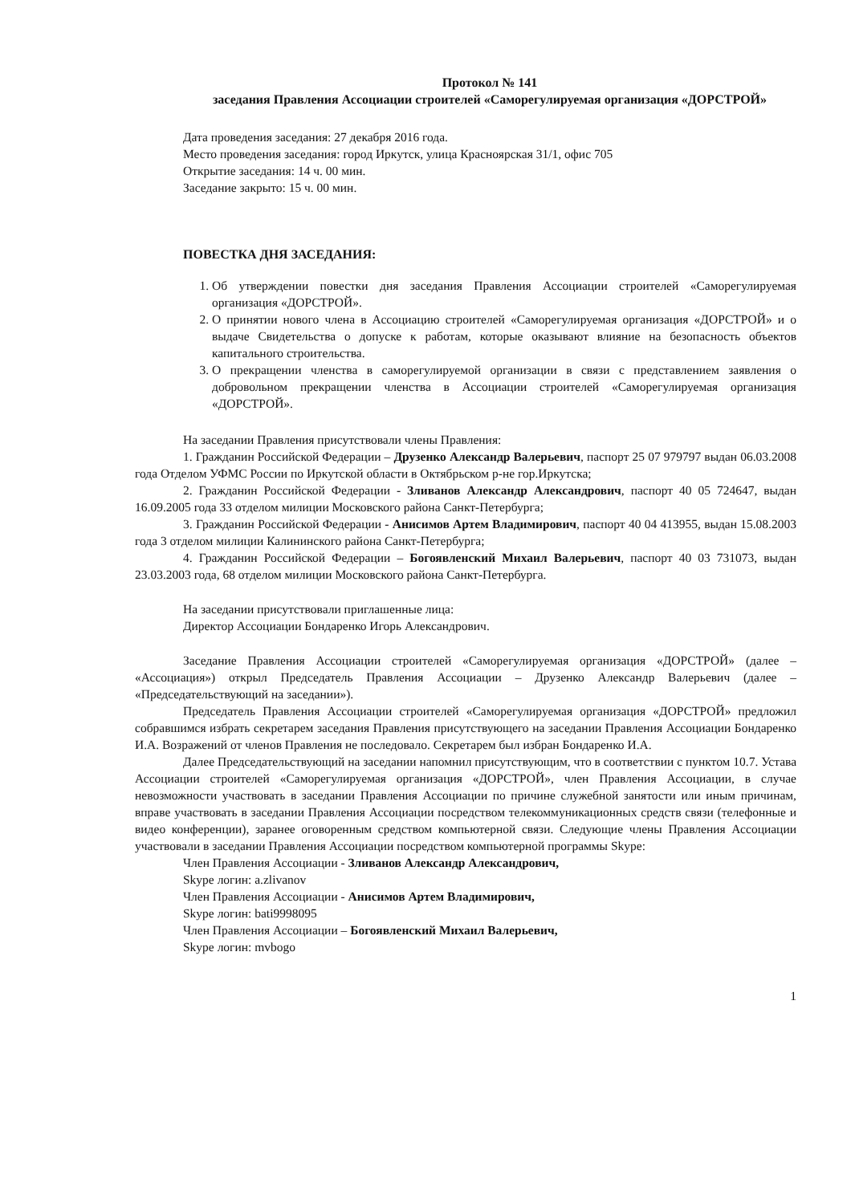Протокол № 141
заседания Правления Ассоциации строителей «Саморегулируемая организация «ДОРСТРОЙ»
Дата проведения заседания: 27 декабря 2016 года.
Место проведения заседания: город Иркутск, улица Красноярская 31/1, офис 705
Открытие заседания: 14 ч. 00 мин.
Заседание закрыто: 15 ч. 00 мин.
ПОВЕСТКА ДНЯ ЗАСЕДАНИЯ:
1. Об утверждении повестки дня заседания Правления Ассоциации строителей «Саморегулируемая организация «ДОРСТРОЙ».
2. О принятии нового члена в Ассоциацию строителей «Саморегулируемая организация «ДОРСТРОЙ» и о выдаче Свидетельства о допуске к работам, которые оказывают влияние на безопасность объектов капитального строительства.
3. О прекращении членства в саморегулируемой организации в связи с представлением заявления о добровольном прекращении членства в Ассоциации строителей «Саморегулируемая организация «ДОРСТРОЙ».
На заседании Правления присутствовали члены Правления:
1. Гражданин Российской Федерации – Друзенко Александр Валерьевич, паспорт 25 07 979797 выдан 06.03.2008 года Отделом УФМС России по Иркутской области в Октябрьском р-не гор.Иркутска;
2. Гражданин Российской Федерации - Зливанов Александр Александрович, паспорт 40 05 724647, выдан 16.09.2005 года 33 отделом милиции Московского района Санкт-Петербурга;
3. Гражданин Российской Федерации - Анисимов Артем Владимирович, паспорт 40 04 413955, выдан 15.08.2003 года 3 отделом милиции Калининского района Санкт-Петербурга;
4. Гражданин Российской Федерации – Богоявленский Михаил Валерьевич, паспорт 40 03 731073, выдан 23.03.2003 года, 68 отделом милиции Московского района Санкт-Петербурга.
На заседании присутствовали приглашенные лица:
Директор Ассоциации Бондаренко Игорь Александрович.
Заседание Правления Ассоциации строителей «Саморегулируемая организация «ДОРСТРОЙ» (далее – «Ассоциация») открыл Председатель Правления Ассоциации – Друзенко Александр Валерьевич (далее – «Председательствующий на заседании»).
Председатель Правления Ассоциации строителей «Саморегулируемая организация «ДОРСТРОЙ» предложил собравшимся избрать секретарем заседания Правления присутствующего на заседании Правления Ассоциации Бондаренко И.А. Возражений от членов Правления не последовало. Секретарем был избран Бондаренко И.А.
Далее Председательствующий на заседании напомнил присутствующим, что в соответствии с пунктом 10.7. Устава Ассоциации строителей «Саморегулируемая организация «ДОРСТРОЙ», член Правления Ассоциации, в случае невозможности участвовать в заседании Правления Ассоциации по причине служебной занятости или иным причинам, вправе участвовать в заседании Правления Ассоциации посредством телекоммуникационных средств связи (телефонные и видео конференции), заранее оговоренным средством компьютерной связи. Следующие члены Правления Ассоциации участвовали в заседании Правления Ассоциации посредством компьютерной программы Skype:
Член Правления Ассоциации - Зливанов Александр Александрович,
Skype логин: a.zlivanov
Член Правления Ассоциации - Анисимов Артем Владимирович,
Skype логин: bati9998095
Член Правления Ассоциации – Богоявленский Михаил Валерьевич,
Skype логин: mvbogo
1